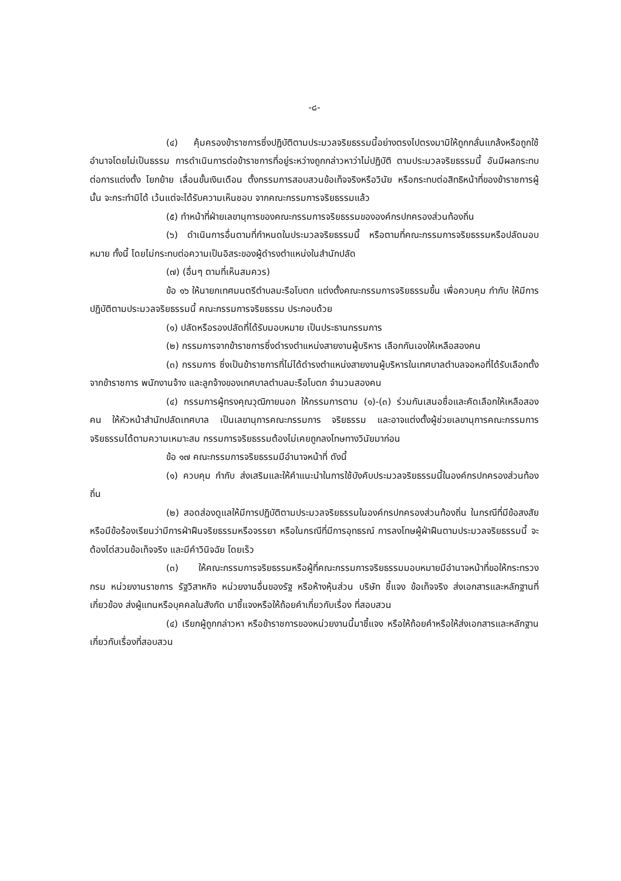-๘-
(๔) คุ้มครองข้าราชการซึ่งปฏิบัติตามประมวลจริยธรรมนี้อย่างตรงไปตรงมามิให้ถูกกลั่นแกล้งหรือถูกใช้อำนาจโดยไม่เป็นธรรม การดำเนินการต่อข้าราชการที่อยู่ระหว่างถูกกล่าวหาว่าไม่ปฏิบัติ ตามประมวลจริยธรรมนี้ อันมีผลกระทบต่อการแต่งตั้ง โยกย้าย เลื่อนขั้นเงินเดือน ตั้งกรรมการสอบสวนข้อเท็จจริงหรือวินัย หรือกระทบต่อสิทธิหน้าที่ของข้าราชการผู้นั้น จะกระทำมิได้ เว้นแต่จะได้รับความเห็นชอบ จากคณะกรรมการจริยธรรมแล้ว
(๕) ทำหน้าที่ฝ่ายเลขานุการของคณะกรรมการจริยธรรมขององค์กรปกครองส่วนท้องถิ่น
(๖) ดำเนินการอื่นตามที่กำหนดในประมวลจริยธรรมนี้ หรือตามที่คณะกรรมการจริยธรรมหรือปลัดมอบหมาย ทั้งนี้ โดยไม่กระทบต่อความเป็นอิสระของผู้ดำรงตำแหน่งในสำนักปลัด
(๗) (อื่นๆ ตามที่เห็นสมควร)
ข้อ ๑๖ ให้นายกเทศมนตรีตำบลมะรือโบตก แต่งตั้งคณะกรรมการจริยธรรมขึ้น เพื่อควบคุม กำกับ ให้มีการปฏิบัติตามประมวลจริยธรรมนี้ คณะกรรมการจริยธรรม ประกอบด้วย
(๑) ปลัดหรือรองปลัดที่ได้รับมอบหมาย เป็นประธานกรรมการ
(๒) กรรมการจากข้าราชการซึ่งดำรงตำแหน่งสายงานผู้บริหาร เลือกกันเองให้เหลือสองคน
(๓) กรรมการ ซึ่งเป็นข้าราชการที่ไม่ได้ดำรงตำแหน่งสายงานผู้บริหารในเทศบาลตำบลจอหอที่ได้รับเลือกตั้งจากข้าราชการ พนักงานจ้าง และลูกจ้างของเทศบาลตำบลมะรือโบตก จำนวนสองคน
(๔) กรรมการผู้ทรงคุณวุฒิภายนอก ให้กรรมการตาม (๑)-(๓) ร่วมกันเสนอชื่อและคัดเลือกให้เหลือสองคน ให้หัวหน้าสำนักปลัดเทศบาล เป็นเลขานุการคณะกรรมการ จริยธรรม และอาจแต่งตั้งผู้ช่วยเลขานุการคณะกรรมการจริยธรรมได้ตามความเหมาะสม กรรมการจริยธรรมต้องไม่เคยถูกลงโทษทางวินัยมาก่อน
ข้อ ๑๗ คณะกรรมการจริยธรรมมีอำนาจหน้าที่ ดังนี้
(๑) ควบคุม กำกับ ส่งเสริมและให้คำแนะนำในการใช้บังคับประมวลจริยธรรมนี้ในองค์กรปกครองส่วนท้องถิ่น
(๒) สอดส่องดูแลให้มีการปฏิบัติตามประมวลจริยธรรมในองค์กรปกครองส่วนท้องถิ่น ในกรณีที่มีข้อสงสัยหรือมีข้อร้องเรียนว่ามีการฝ่าฝืนจริยธรรมหรือจรรยา หรือในกรณีที่มีการอุทธรณ์ การลงโทษผู้ฝ่าฝืนตามประมวลจริยธรรมนี้ จะต้องไต่สวนข้อเท็จจริง และมีคำวินิจฉัย โดยเร็ว
(๓) ให้คณะกรรมการจริยธรรมหรือผู้ที่คณะกรรมการจริยธรรมมอบหมายมีอำนาจหน้าที่ขอให้กระทรวง กรม หน่วยงานราชการ รัฐวิสาหกิจ หน่วยงานอื่นของรัฐ หรือห้างหุ้นส่วน บริษัท ชี้แจง ข้อเท็จจริง ส่งเอกสารและหลักฐานที่เกี่ยวข้อง ส่งผู้แทนหรือบุคคลในสังกัด มาชี้แจงหรือให้ถ้อยคำเกี่ยวกับเรื่อง ที่สอบสวน
(๔) เรียกผู้ถูกกล่าวหา หรือข้าราชการของหน่วยงานนี้มาชี้แจง หรือให้ถ้อยคำหรือให้ส่งเอกสารและหลักฐานเกี่ยวกับเรื่องที่สอบสวน